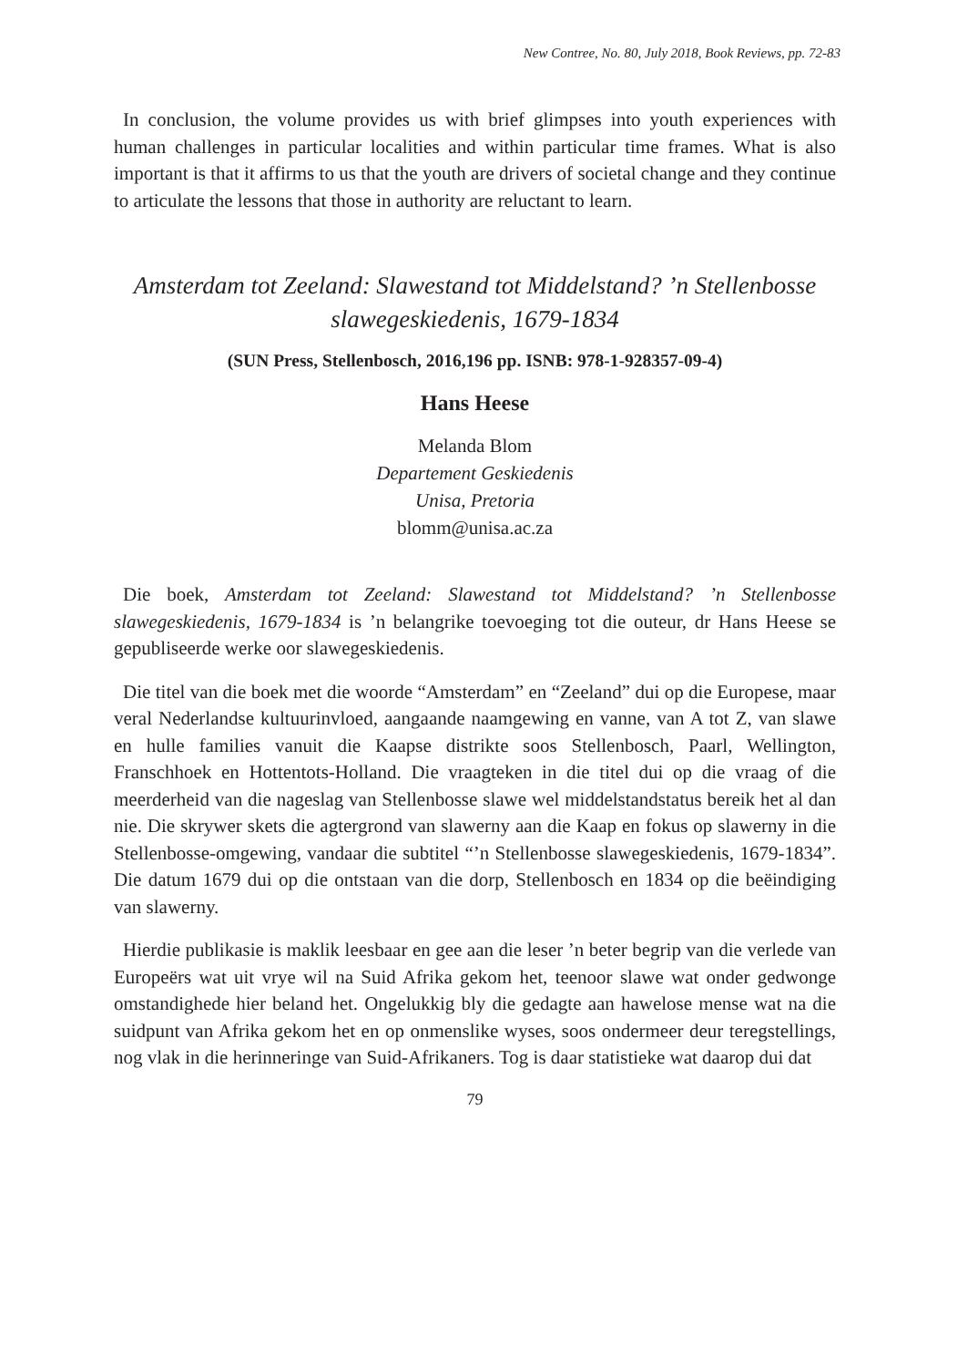New Contree, No. 80, July 2018, Book Reviews, pp. 72-83
In conclusion, the volume provides us with brief glimpses into youth experiences with human challenges in particular localities and within particular time frames. What is also important is that it affirms to us that the youth are drivers of societal change and they continue to articulate the lessons that those in authority are reluctant to learn.
Amsterdam tot Zeeland: Slawestand tot Middelstand? ’n Stellenbosse slawegeskiedenis, 1679-1834
(SUN Press, Stellenbosch, 2016,196 pp. ISNB: 978-1-928357-09-4)
Hans Heese
Melanda Blom
Departement Geskiedenis
Unisa, Pretoria
blomm@unisa.ac.za
Die boek, Amsterdam tot Zeeland: Slawestand tot Middelstand? ’n Stellenbosse slawegeskiedenis, 1679-1834 is ’n belangrike toevoeging tot die outeur, dr Hans Heese se gepubliseerde werke oor slawegeskiedenis.
Die titel van die boek met die woorde “Amsterdam” en “Zeeland” dui op die Europese, maar veral Nederlandse kultuurinvloed, aangaande naamgewing en vanne, van A tot Z, van slawe en hulle families vanuit die Kaapse distrikte soos Stellenbosch, Paarl, Wellington, Franschhoek en Hottentots-Holland. Die vraagteken in die titel dui op die vraag of die meerderheid van die nageslag van Stellenbosse slawe wel middelstandstatus bereik het al dan nie. Die skrywer skets die agtergrond van slawerny aan die Kaap en fokus op slawerny in die Stellenbosse-omgewing, vandaar die subtitel “’n Stellenbosse slawegeskiedenis, 1679-1834”. Die datum 1679 dui op die ontstaan van die dorp, Stellenbosch en 1834 op die beëindiging van slawerny.
Hierdie publikasie is maklik leesbaar en gee aan die leser ’n beter begrip van die verlede van Europeërs wat uit vrye wil na Suid Afrika gekom het, teenoor slawe wat onder gedwonge omstandighede hier beland het. Ongelukkig bly die gedagte aan hawelose mense wat na die suidpunt van Afrika gekom het en op onmenslike wyses, soos ondermeer deur teregstellings, nog vlak in die herinneringe van Suid-Afrikaners. Tog is daar statistieke wat daarop dui dat
79